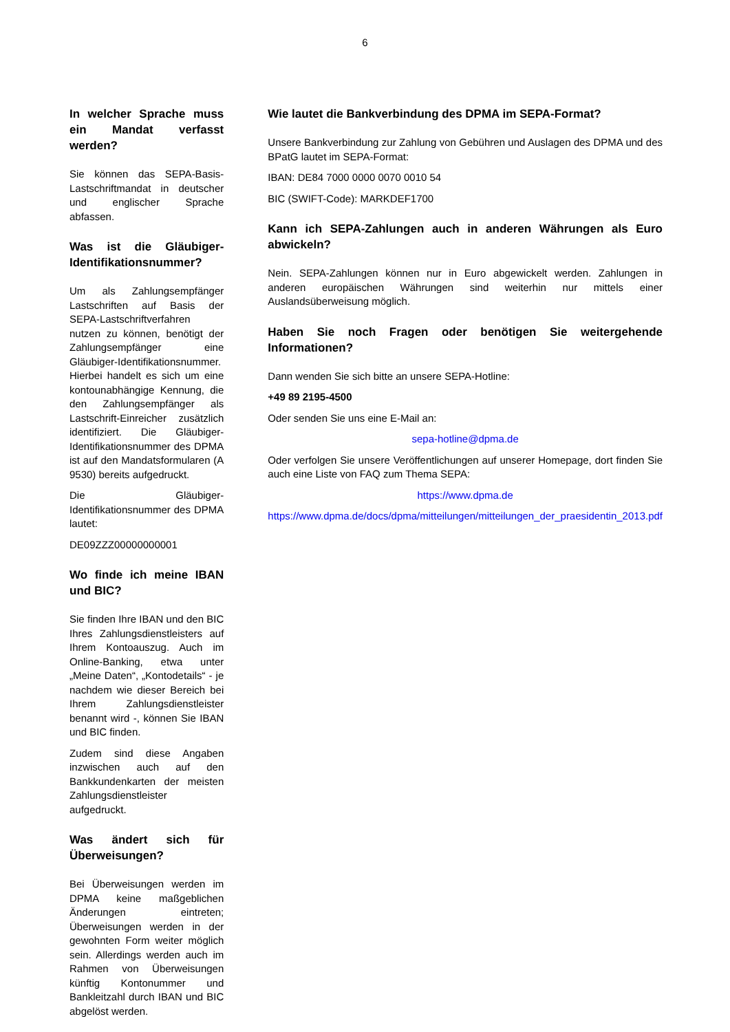6
In welcher Sprache muss ein Mandat verfasst werden?
Sie können das SEPA-Basis-Lastschriftmandat in deutscher und englischer Sprache abfassen.
Was ist die Gläubiger-Identifikationsnummer?
Um als Zahlungsempfänger Lastschriften auf Basis der SEPA-Lastschriftverfahren nutzen zu können, benötigt der Zahlungsempfänger eine Gläubiger-Identifikationsnummer. Hierbei handelt es sich um eine kontounabhängige Kennung, die den Zahlungsempfänger als Lastschrift-Einreicher zusätzlich identifiziert. Die Gläubiger-Identifikationsnummer des DPMA ist auf den Mandatsformularen (A 9530) bereits aufgedruckt.
Die Gläubiger-Identifikationsnummer des DPMA lautet:
DE09ZZZ00000000001
Wo finde ich meine IBAN und BIC?
Sie finden Ihre IBAN und den BIC Ihres Zahlungsdienstleisters auf Ihrem Kontoauszug. Auch im Online-Banking, etwa unter „Meine Daten“, „Kontodetails“ - je nachdem wie dieser Bereich bei Ihrem Zahlungsdienstleister benannt wird -, können Sie IBAN und BIC finden.
Zudem sind diese Angaben inzwischen auch auf den Bankkundenkarten der meisten Zahlungsdienstleister aufgedruckt.
Was ändert sich für Überweisungen?
Bei Überweisungen werden im DPMA keine maßgeblichen Änderungen eintreten; Überweisungen werden in der gewohnten Form weiter möglich sein. Allerdings werden auch im Rahmen von Überweisungen künftig Kontonummer und Bankleitzahl durch IBAN und BIC abgelöst werden.
Wie lautet die Bankverbindung des DPMA im SEPA-Format?
Unsere Bankverbindung zur Zahlung von Gebühren und Auslagen des DPMA und des BPatG lautet im SEPA-Format:
IBAN: DE84 7000 0000 0070 0010 54
BIC (SWIFT-Code): MARKDEF1700
Kann ich SEPA-Zahlungen auch in anderen Währungen als Euro abwickeln?
Nein. SEPA-Zahlungen können nur in Euro abgewickelt werden. Zahlungen in anderen europäischen Währungen sind weiterhin nur mittels einer Auslandsüberweisung möglich.
Haben Sie noch Fragen oder benötigen Sie weitergehende Informationen?
Dann wenden Sie sich bitte an unsere SEPA-Hotline:
+49 89 2195-4500
Oder senden Sie uns eine E-Mail an:
sepa-hotline@dpma.de
Oder verfolgen Sie unsere Veröffentlichungen auf unserer Homepage, dort finden Sie auch eine Liste von FAQ zum Thema SEPA:
https://www.dpma.de
https://www.dpma.de/docs/dpma/mitteilungen/mitteilungen_der_praesidentin_2013.pdf